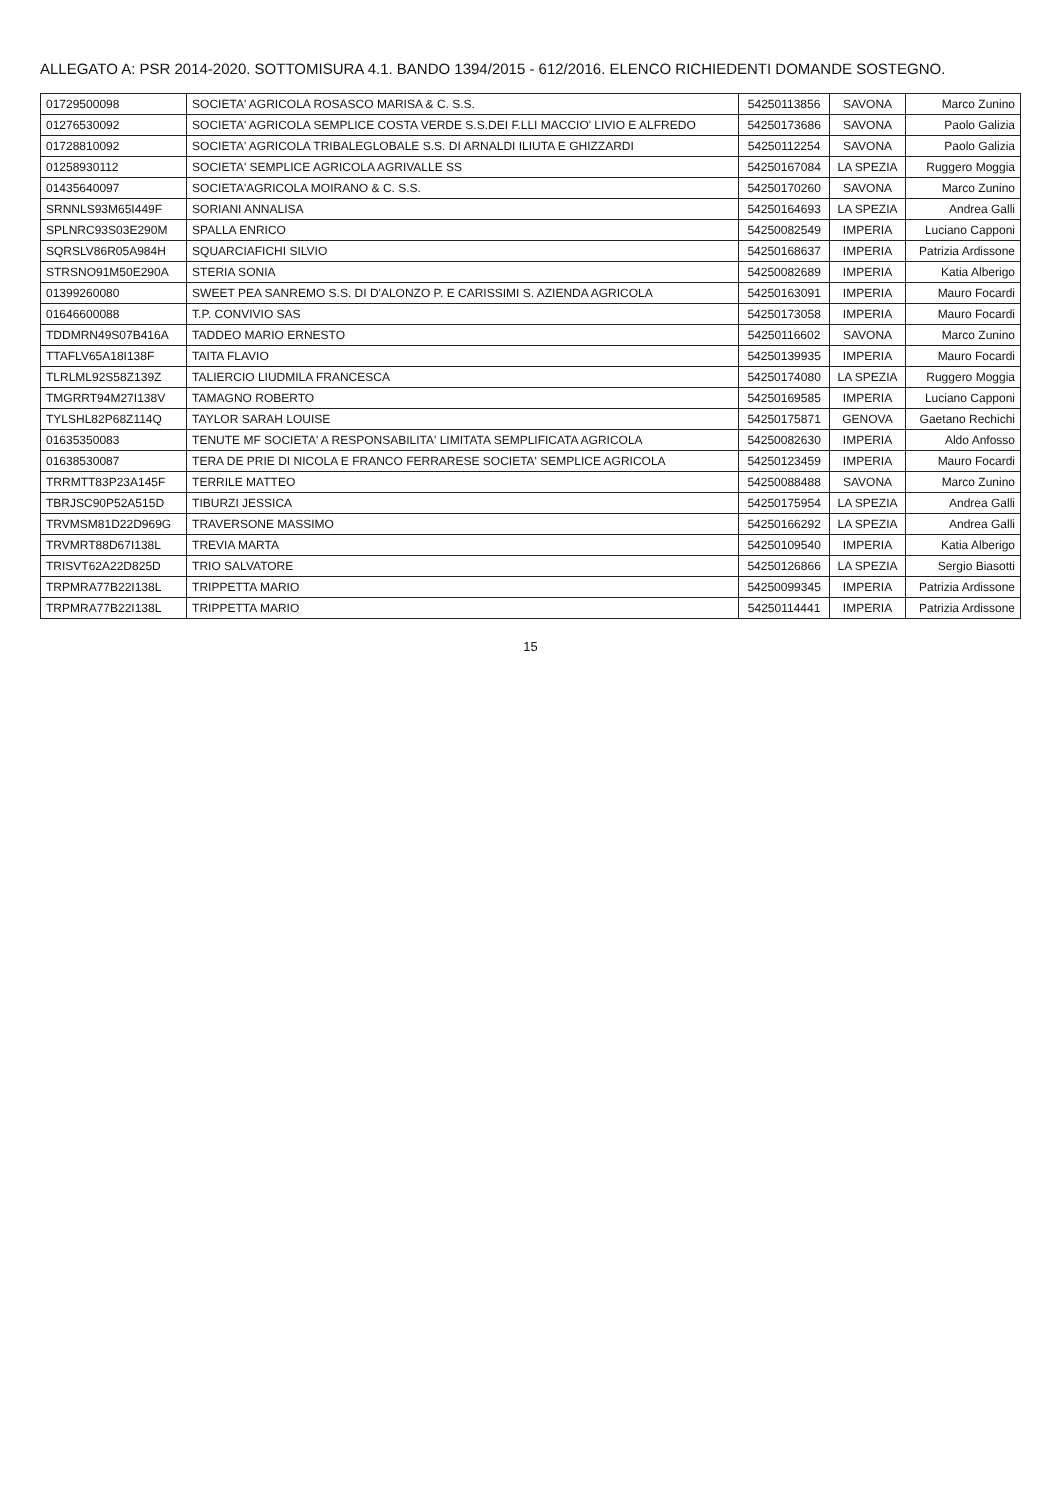ALLEGATO A: PSR 2014-2020. SOTTOMISURA 4.1. BANDO 1394/2015 - 612/2016. ELENCO RICHIEDENTI DOMANDE SOSTEGNO.
| 01729500098 | SOCIETA' AGRICOLA ROSASCO MARISA & C. S.S. | 54250113856 | SAVONA | Marco Zunino |
| 01276530092 | SOCIETA' AGRICOLA SEMPLICE COSTA VERDE S.S.DEI F.LLI MACCIO' LIVIO E ALFREDO | 54250173686 | SAVONA | Paolo Galizia |
| 01728810092 | SOCIETA' AGRICOLA TRIBALEGLOBALE S.S. DI ARNALDI ILIUTA E GHIZZARDI | 54250112254 | SAVONA | Paolo Galizia |
| 01258930112 | SOCIETA' SEMPLICE AGRICOLA AGRIVALLE SS | 54250167084 | LA SPEZIA | Ruggero Moggia |
| 01435640097 | SOCIETA'AGRICOLA MOIRANO & C. S.S. | 54250170260 | SAVONA | Marco Zunino |
| SRNNLS93M65I449F | SORIANI ANNALISA | 54250164693 | LA SPEZIA | Andrea Galli |
| SPLNRC93S03E290M | SPALLA ENRICO | 54250082549 | IMPERIA | Luciano Capponi |
| SQRSLV86R05A984H | SQUARCIAFICHI SILVIO | 54250168637 | IMPERIA | Patrizia Ardissone |
| STRSNO91M50E290A | STERIA SONIA | 54250082689 | IMPERIA | Katia Alberigo |
| 01399260080 | SWEET PEA SANREMO S.S. DI D'ALONZO P. E CARISSIMI S. AZIENDA AGRICOLA | 54250163091 | IMPERIA | Mauro Focardi |
| 01646600088 | T.P. CONVIVIO SAS | 54250173058 | IMPERIA | Mauro Focardi |
| TDDMRN49S07B416A | TADDEO MARIO ERNESTO | 54250116602 | SAVONA | Marco Zunino |
| TTAFLV65A18I138F | TAITA FLAVIO | 54250139935 | IMPERIA | Mauro Focardi |
| TLRLML92S58Z139Z | TALIERCIO LIUDMILA FRANCESCA | 54250174080 | LA SPEZIA | Ruggero Moggia |
| TMGRRT94M27I138V | TAMAGNO ROBERTO | 54250169585 | IMPERIA | Luciano Capponi |
| TYLSHL82P68Z114Q | TAYLOR SARAH LOUISE | 54250175871 | GENOVA | Gaetano Rechichi |
| 01635350083 | TENUTE MF SOCIETA' A RESPONSABILITA' LIMITATA SEMPLIFICATA AGRICOLA | 54250082630 | IMPERIA | Aldo Anfosso |
| 01638530087 | TERA DE PRIE DI NICOLA E FRANCO FERRARESE SOCIETA' SEMPLICE AGRICOLA | 54250123459 | IMPERIA | Mauro Focardi |
| TRRMTT83P23A145F | TERRILE MATTEO | 54250088488 | SAVONA | Marco Zunino |
| TBRJSC90P52A515D | TIBURZI JESSICA | 54250175954 | LA SPEZIA | Andrea Galli |
| TRVMSM81D22D969G | TRAVERSONE MASSIMO | 54250166292 | LA SPEZIA | Andrea Galli |
| TRVMRT88D67I138L | TREVIA MARTA | 54250109540 | IMPERIA | Katia Alberigo |
| TRISVT62A22D825D | TRIO SALVATORE | 54250126866 | LA SPEZIA | Sergio Biasotti |
| TRPMRA77B22I138L | TRIPPETTA MARIO | 54250099345 | IMPERIA | Patrizia Ardissone |
| TRPMRA77B22I138L | TRIPPETTA MARIO | 54250114441 | IMPERIA | Patrizia Ardissone |
15